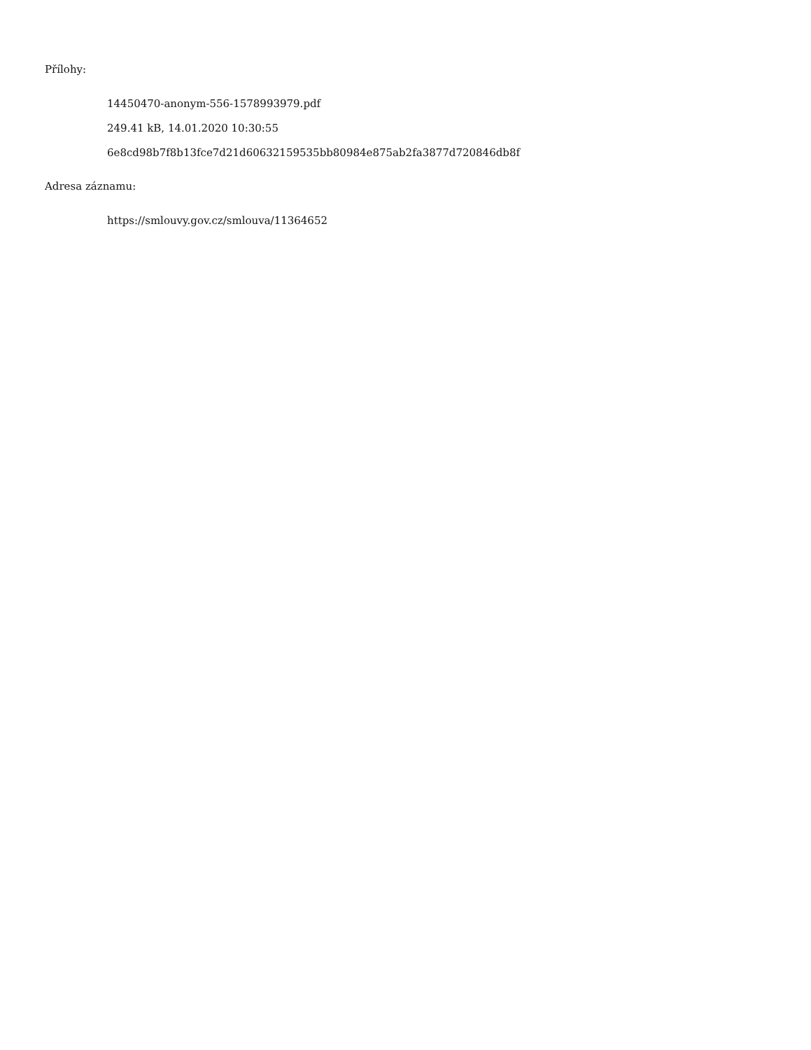Přílohy:
14450470-anonym-556-1578993979.pdf
249.41 kB, 14.01.2020 10:30:55
6e8cd98b7f8b13fce7d21d60632159535bb80984e875ab2fa3877d720846db8f
Adresa záznamu:
https://smlouvy.gov.cz/smlouva/11364652